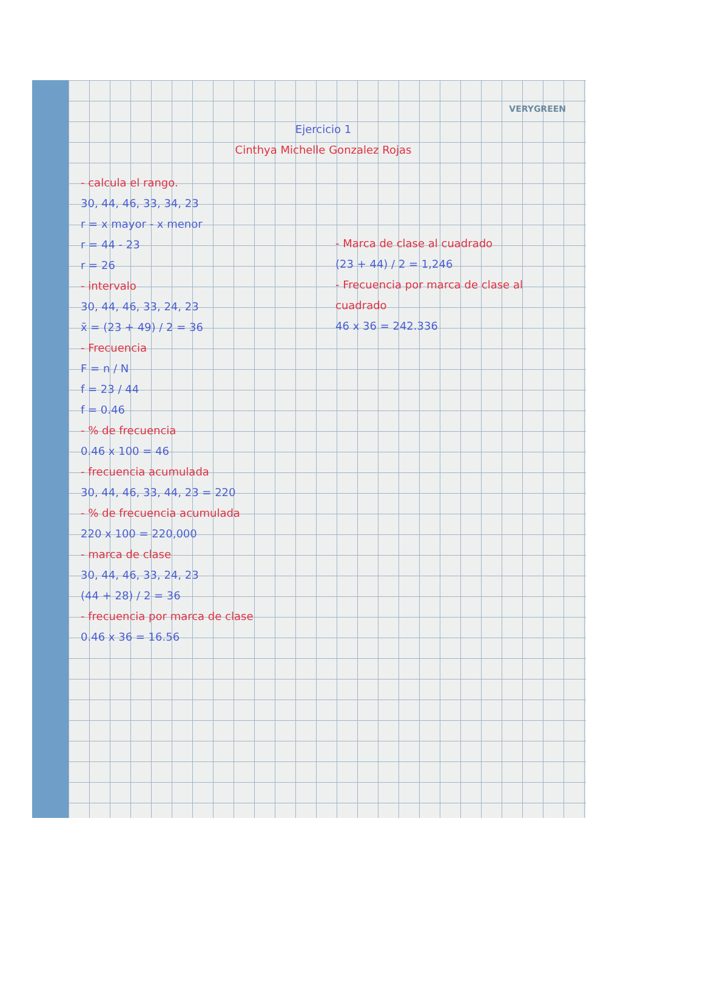VERYGREEN
Ejercicio 1
Cinthya Michelle Gonzalez Rojas
- calcula el rango.
30, 44, 46, 33, 34, 23
r = x mayor - x menor
r = 44 - 23
r = 26
- intervalo
30, 44, 46, 33, 24, 23
x̄ = (23 + 49) / 2 = 36
- Frecuencia
F = n / N
f = 23 / 44
f = 0.46
- % de frecuencia
0.46 x 100 = 46
- frecuencia acumulada
30, 44, 46, 33, 44, 23 = 220
- % de frecuencia acumulada
220 x 100 = 220,000
- marca de clase
30, 44, 46, 33, 24, 23
(44 + 28) / 2 = 36
- frecuencia por marca de clase
0.46 x 36 = 16.56
- Marca de clase al cuadrado
(23 + 44) / 2 = 1,246
- Frecuencia por marca de clase al cuadrado
46 x 36 = 242.336